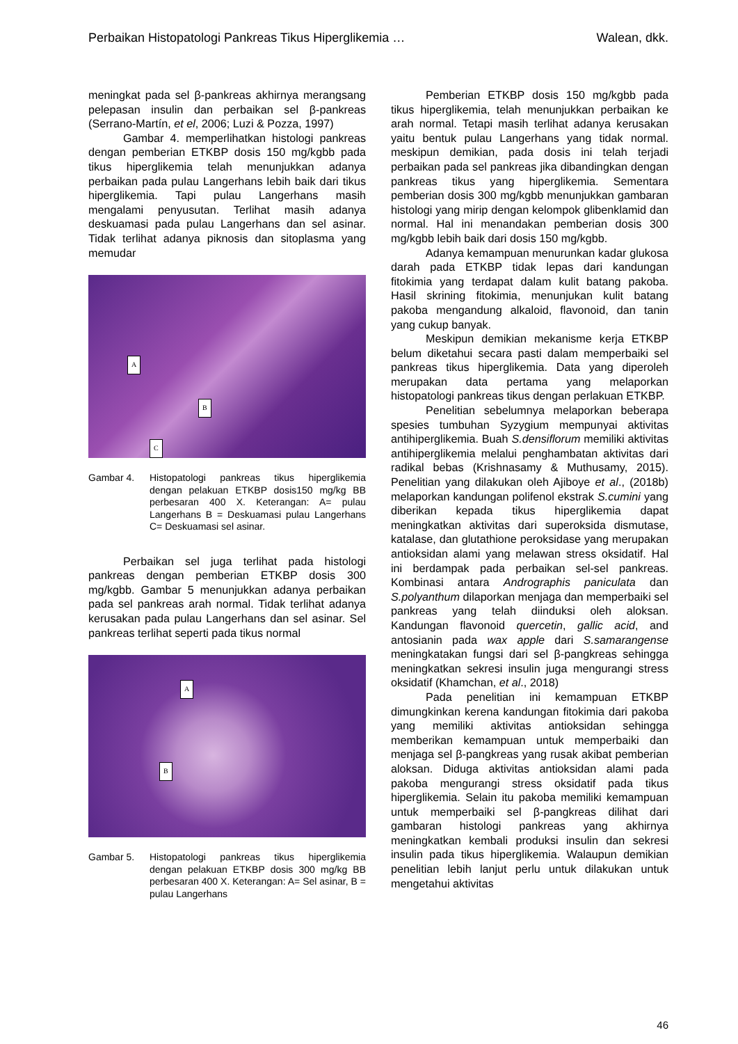Perbaikan Histopatologi Pankreas Tikus Hiperglikemia … Walean, dkk.
meningkat pada sel β-pankreas akhirnya merangsang pelepasan insulin dan perbaikan sel β-pankreas (Serrano-Martín, et el, 2006; Luzi & Pozza, 1997)
Gambar 4. memperlihatkan histologi pankreas dengan pemberian ETKBP dosis 150 mg/kgbb pada tikus hiperglikemia telah menunjukkan adanya perbaikan pada pulau Langerhans lebih baik dari tikus hiperglikemia. Tapi pulau Langerhans masih mengalami penyusutan. Terlihat masih adanya deskuamasi pada pulau Langerhans dan sel asinar. Tidak terlihat adanya piknosis dan sitoplasma yang memudar
A
B
C
Gambar 4. Histopatologi pankreas tikus hiperglikemia dengan pelakuan ETKBP dosis150 mg/kg BB perbesaran 400 X. Keterangan: A= pulau Langerhans B = Deskuamasi pulau Langerhans C= Deskuamasi sel asinar.
Perbaikan sel juga terlihat pada histologi pankreas dengan pemberian ETKBP dosis 300 mg/kgbb. Gambar 5 menunjukkan adanya perbaikan pada sel pankreas arah normal. Tidak terlihat adanya kerusakan pada pulau Langerhans dan sel asinar. Sel pankreas terlihat seperti pada tikus normal
A
B
Gambar 5. Histopatologi pankreas tikus hiperglikemia dengan pelakuan ETKBP dosis 300 mg/kg BB perbesaran 400 X. Keterangan: A= Sel asinar, B = pulau Langerhans
Pemberian ETKBP dosis 150 mg/kgbb pada tikus hiperglikemia, telah menunjukkan perbaikan ke arah normal. Tetapi masih terlihat adanya kerusakan yaitu bentuk pulau Langerhans yang tidak normal. meskipun demikian, pada dosis ini telah terjadi perbaikan pada sel pankreas jika dibandingkan dengan pankreas tikus yang hiperglikemia. Sementara pemberian dosis 300 mg/kgbb menunjukkan gambaran histologi yang mirip dengan kelompok glibenklamid dan normal. Hal ini menandakan pemberian dosis 300 mg/kgbb lebih baik dari dosis 150 mg/kgbb.
Adanya kemampuan menurunkan kadar glukosa darah pada ETKBP tidak lepas dari kandungan fitokimia yang terdapat dalam kulit batang pakoba. Hasil skrining fitokimia, menunjukan kulit batang pakoba mengandung alkaloid, flavonoid, dan tanin yang cukup banyak.
Meskipun demikian mekanisme kerja ETKBP belum diketahui secara pasti dalam memperbaiki sel pankreas tikus hiperglikemia. Data yang diperoleh merupakan data pertama yang melaporkan histopatologi pankreas tikus dengan perlakuan ETKBP.
Penelitian sebelumnya melaporkan beberapa spesies tumbuhan Syzygium mempunyai aktivitas antihiperglikemia. Buah S.densiflorum memiliki aktivitas antihiperglikemia melalui penghambatan aktivitas dari radikal bebas (Krishnasamy & Muthusamy, 2015). Penelitian yang dilakukan oleh Ajiboye et al., (2018b) melaporkan kandungan polifenol ekstrak S.cumini yang diberikan kepada tikus hiperglikemia dapat meningkatkan aktivitas dari superoksida dismutase, katalase, dan glutathione peroksidase yang merupakan antioksidan alami yang melawan stress oksidatif. Hal ini berdampak pada perbaikan sel-sel pankreas. Kombinasi antara Andrographis paniculata dan S.polyanthum dilaporkan menjaga dan memperbaiki sel pankreas yang telah diinduksi oleh aloksan. Kandungan flavonoid quercetin, gallic acid, and antosianin pada wax apple dari S.samarangense meningkatakan fungsi dari sel β-pangkreas sehingga meningkatkan sekresi insulin juga mengurangi stress oksidatif (Khamchan, et al., 2018)
Pada penelitian ini kemampuan ETKBP dimungkinkan kerena kandungan fitokimia dari pakoba yang memiliki aktivitas antioksidan sehingga memberikan kemampuan untuk memperbaiki dan menjaga sel β-pangkreas yang rusak akibat pemberian aloksan. Diduga aktivitas antioksidan alami pada pakoba mengurangi stress oksidatif pada tikus hiperglikemia. Selain itu pakoba memiliki kemampuan untuk memperbaiki sel β-pangkreas dilihat dari gambaran histologi pankreas yang akhirnya meningkatkan kembali produksi insulin dan sekresi insulin pada tikus hiperglikemia. Walaupun demikian penelitian lebih lanjut perlu untuk dilakukan untuk mengetahui aktivitas
46